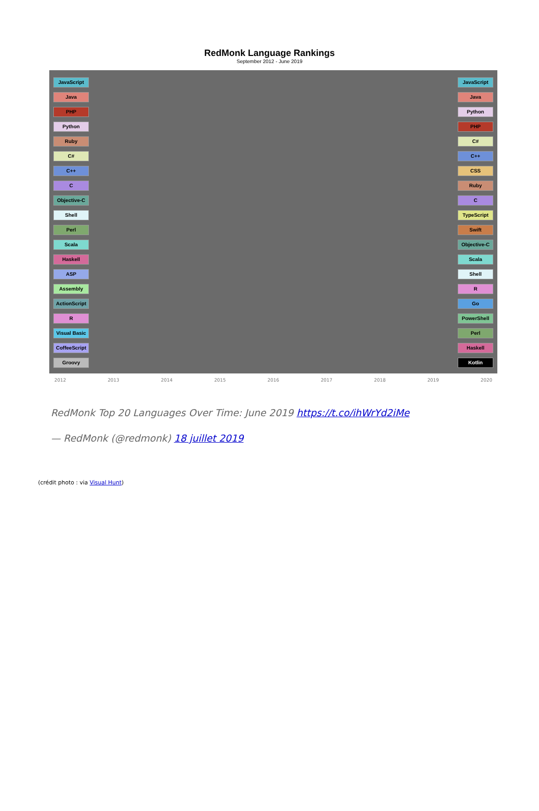RedMonk Language Rankings
September 2012 - June 2019
JavaScript
Java
PHP
Python
Ruby
C#
C++
C
Objective-C
Shell
Perl
Scala
Haskell
ASP
Assembly
ActionScript
R
Visual Basic
CoffeeScript
Groovy
JavaScript
Java
Python
PHP
C#
C++
CSS
Ruby
C
TypeScript
Swift
Objective-C
Scala
Shell
R
Go
PowerShell
Perl
Haskell
Kotlin
2012 2013 2014 2015 2016 2017 2018 2019 2020
RedMonk Top 20 Languages Over Time: June 2019 https://t.co/ihWrYd2iMe
— RedMonk (@redmonk) 18 juillet 2019
(crédit photo : via Visual Hunt)